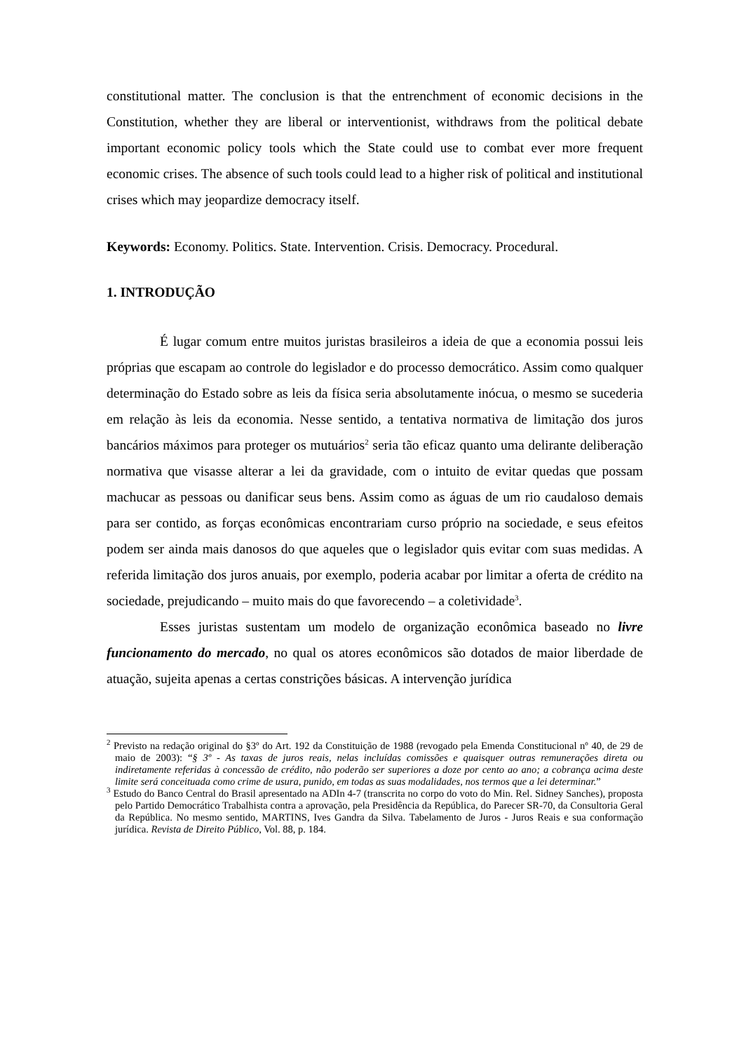constitutional matter. The conclusion is that the entrenchment of economic decisions in the Constitution, whether they are liberal or interventionist, withdraws from the political debate important economic policy tools which the State could use to combat ever more frequent economic crises. The absence of such tools could lead to a higher risk of political and institutional crises which may jeopardize democracy itself.
Keywords: Economy. Politics. State. Intervention. Crisis. Democracy. Procedural.
1. INTRODUÇÃO
É lugar comum entre muitos juristas brasileiros a ideia de que a economia possui leis próprias que escapam ao controle do legislador e do processo democrático. Assim como qualquer determinação do Estado sobre as leis da física seria absolutamente inócua, o mesmo se sucederia em relação às leis da economia. Nesse sentido, a tentativa normativa de limitação dos juros bancários máximos para proteger os mutuários<sup>2</sup> seria tão eficaz quanto uma delirante deliberação normativa que visasse alterar a lei da gravidade, com o intuito de evitar quedas que possam machucar as pessoas ou danificar seus bens. Assim como as águas de um rio caudaloso demais para ser contido, as forças econômicas encontrariam curso próprio na sociedade, e seus efeitos podem ser ainda mais danosos do que aqueles que o legislador quis evitar com suas medidas. A referida limitação dos juros anuais, por exemplo, poderia acabar por limitar a oferta de crédito na sociedade, prejudicando – muito mais do que favorecendo – a coletividade<sup>3</sup>.
Esses juristas sustentam um modelo de organização econômica baseado no livre funcionamento do mercado, no qual os atores econômicos são dotados de maior liberdade de atuação, sujeita apenas a certas constrições básicas. A intervenção jurídica
<sup>2</sup> Previsto na redação original do §3º do Art. 192 da Constituição de 1988 (revogado pela Emenda Constitucional nº 40, de 29 de maio de 2003): “§ 3º - As taxas de juros reais, nelas incluídas comissões e quaisquer outras remunerações direta ou indiretamente referidas à concessão de crédito, não poderão ser superiores a doze por cento ao ano; a cobrança acima deste limite será conceituada como crime de usura, punido, em todas as suas modalidades, nos termos que a lei determinar.”
<sup>3</sup> Estudo do Banco Central do Brasil apresentado na ADIn 4-7 (transcrita no corpo do voto do Min. Rel. Sidney Sanches), proposta pelo Partido Democrático Trabalhista contra a aprovação, pela Presidência da República, do Parecer SR-70, da Consultoria Geral da República. No mesmo sentido, MARTINS, Ives Gandra da Silva. Tabelamento de Juros - Juros Reais e sua conformação jurídica. Revista de Direito Público, Vol. 88, p. 184.